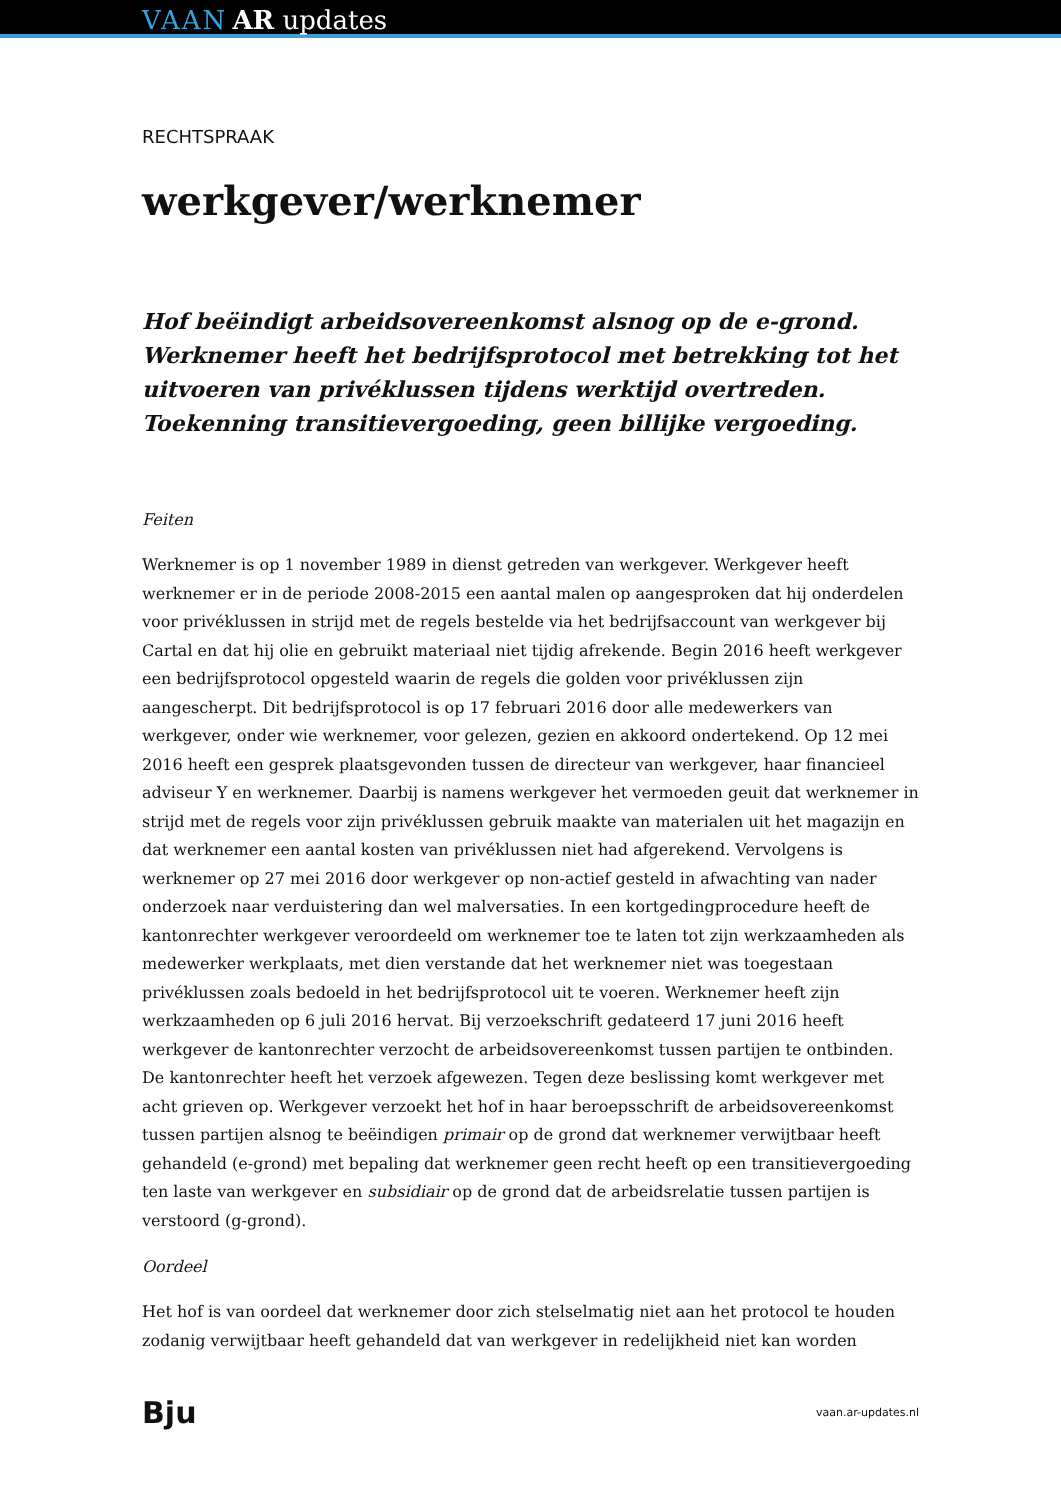VAAN AR updates
RECHTSPRAAK
werkgever/werknemer
Hof beëindigt arbeidsovereenkomst alsnog op de e-grond. Werknemer heeft het bedrijfsprotocol met betrekking tot het uitvoeren van privéklussen tijdens werktijd overtreden. Toekenning transitievergoeding, geen billijke vergoeding.
Feiten
Werknemer is op 1 november 1989 in dienst getreden van werkgever. Werkgever heeft werknemer er in de periode 2008-2015 een aantal malen op aangesproken dat hij onderdelen voor privéklussen in strijd met de regels bestelde via het bedrijfsaccount van werkgever bij Cartal en dat hij olie en gebruikt materiaal niet tijdig afrekende. Begin 2016 heeft werkgever een bedrijfsprotocol opgesteld waarin de regels die golden voor privéklussen zijn aangescherpt. Dit bedrijfsprotocol is op 17 februari 2016 door alle medewerkers van werkgever, onder wie werknemer, voor gelezen, gezien en akkoord ondertekend. Op 12 mei 2016 heeft een gesprek plaatsgevonden tussen de directeur van werkgever, haar financieel adviseur Y en werknemer. Daarbij is namens werkgever het vermoeden geuit dat werknemer in strijd met de regels voor zijn privéklussen gebruik maakte van materialen uit het magazijn en dat werknemer een aantal kosten van privéklussen niet had afgerekend. Vervolgens is werknemer op 27 mei 2016 door werkgever op non-actief gesteld in afwachting van nader onderzoek naar verduistering dan wel malversaties. In een kortgedingprocedure heeft de kantonrechter werkgever veroordeeld om werknemer toe te laten tot zijn werkzaamheden als medewerker werkplaats, met dien verstande dat het werknemer niet was toegestaan privéklussen zoals bedoeld in het bedrijfsprotocol uit te voeren. Werknemer heeft zijn werkzaamheden op 6 juli 2016 hervat. Bij verzoekschrift gedateerd 17 juni 2016 heeft werkgever de kantonrechter verzocht de arbeidsovereenkomst tussen partijen te ontbinden. De kantonrechter heeft het verzoek afgewezen. Tegen deze beslissing komt werkgever met acht grieven op. Werkgever verzoekt het hof in haar beroepsschrift de arbeidsovereenkomst tussen partijen alsnog te beëindigen primair op de grond dat werknemer verwijtbaar heeft gehandeld (e-grond) met bepaling dat werknemer geen recht heeft op een transitievergoeding ten laste van werkgever en subsidiair op de grond dat de arbeidsrelatie tussen partijen is verstoord (g-grond).
Oordeel
Het hof is van oordeel dat werknemer door zich stelselmatig niet aan het protocol te houden zodanig verwijtbaar heeft gehandeld dat van werkgever in redelijkheid niet kan worden
Bju vaan.ar-updates.nl